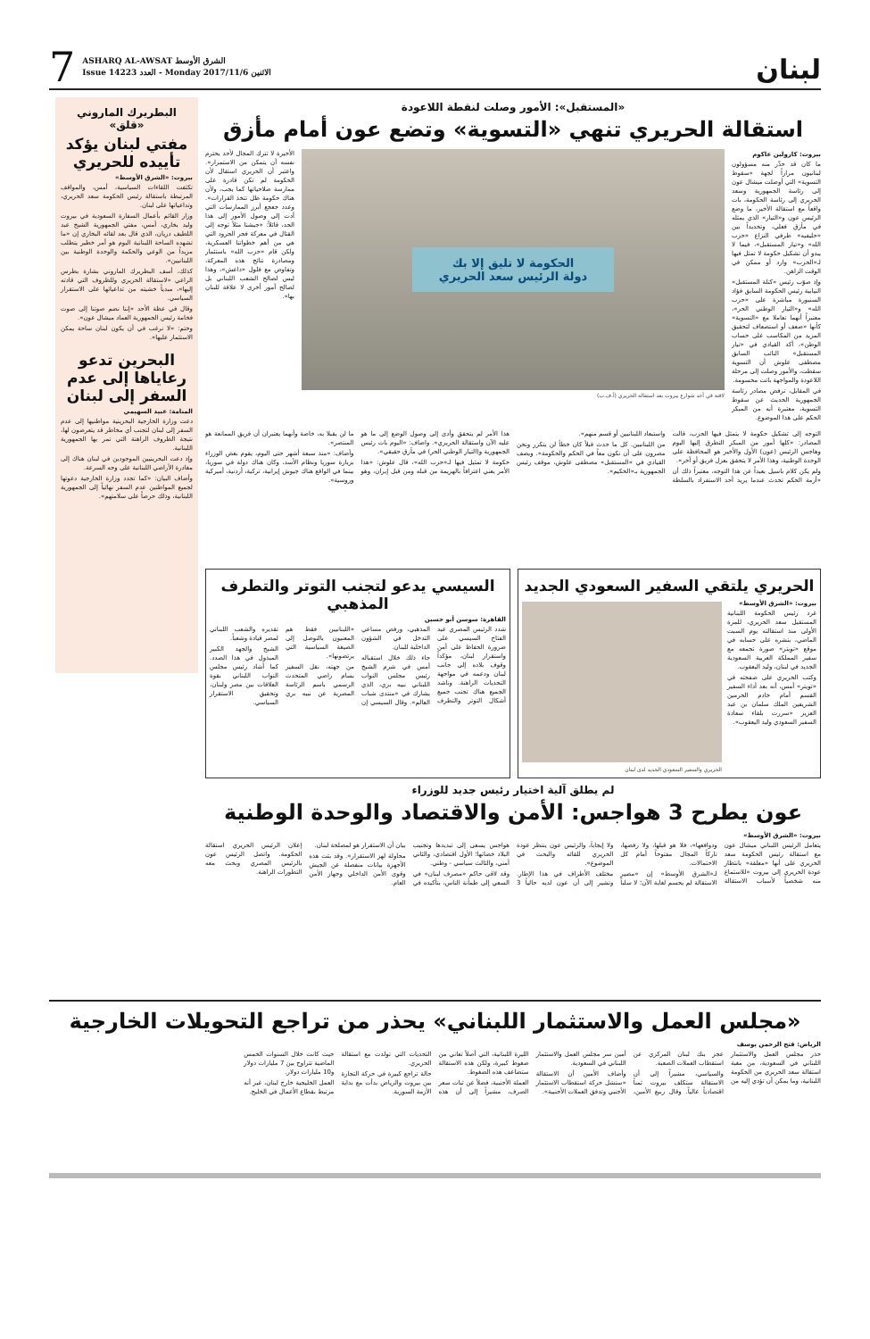لبنان
7
ASHARQ AL-AWSAT الشرق الأوسط
Issue 14223 العدد - Monday 2017/11/6 الاثنين
«المستقبل»: الأمور وصلت لنقطة اللاعودة
استقالة الحريري تنهي «التسوية» وتضع عون أمام مأزق
بيروت: كارولين عاكوم
ما كان قد حذّر منه مسؤولون لبنانيون مراراً لجهة «سقوط التسوية» التي أوصلت ميشال عون إلى رئاسة الجمهورية وسعد الحريري إلى رئاسة الحكومة، بات واقعاً مع استقالة الأخير، ما وضع الرئيس عون و«التيار» الذي يمثله في مأزق فعلي، وتحديداً بين «حليفيه» طرفي النزاع «حزب الله» و«تيار المستقبل»، فيما لا يبدو أن تشكيل حكومة لا تمثل فيها لـ«الحزب» وارد أو ممكن في الوقت الراهن.
وإذ صوّب رئيس «كتلة المستقبل» النيابية رئيس الحكومة السابق فؤاد السنيورة مباشرة على «حزب الله» و«التيار الوطني الحر»، معتبراً أنهما تعاملا مع «التسوية» كأنها «ضعف أو استضعاف لتحقيق المزيد من المكاسب على حساب الوطن»، أكد القيادي في «تيار المستقبل» النائب السابق مصطفى علوش أن التسوية سقطت، والأمور وصلت إلى مرحلة اللاعودة والمواجهة باتت محسومة.
في المقابل، ترفض مصادر رئاسة الجمهورية الحديث عن سقوط التسوية، معتبرة أنه من المبكر الحكم على هذا الموضوع.
الحكومة لا تليق إلا بك
دولة الرئيس سعد الحريري
لافتة في أحد شوارع بيروت بعد استقالة الحريري (أ.ف.ب)
الأخيرة لا تترك المجال لأحد يحترم نفسه أن يتمكن من الاستمرار». واعتبر أن الحريري استقال لأن الحكومة لم تكن قادرة على ممارسة صلاحياتها كما يجب، ولأن هناك حكومة ظل تتخذ القرارات». وعدد جعجع أبرز الممارسات التي أدت إلى وصول الأمور إلى هذا الحد، قائلاً: «جيشنا مثلاً توجه إلى القتال في معركة فجر الجرود التي هي من أهم خطواتنا العسكرية، ولكن قام «حزب الله» باستثمار ومصادرة نتائج هذه المعركة، وتفاوض مع فلول «داعش»، وهذا ليس لصالح الشعب اللبناني بل لصالح أمور أخرى لا علاقة للبنان بها».
التوجه إلى تشكيل حكومة لا يتمثل فيها الحزب، قالت المصادر: «كلها أمور من المبكر التطرق إليها اليوم وهاجس الرئيس (عون) الأول والأخير هو المحافظة على الوحدة الوطنية، وهذا الأمر لا يتحقق بعزل فريق أو آخر».
ولم يكن كلام باسيل بعيداً عن هذا التوجه، معتبراً ذلك أن «أزمة الحكم تحدث عندما يريد أحد الاستفراد بالسلطة واستبعاد اللبنانيين أو قسم منهم».
من اللبنانيين. كل ما حدث قبلاً كان خطأ لن يتكرر ونحن مصرون على أن نكون معاً في الحكم والحكومة». ويصف القيادي في «المستقبل» مصطفى علوش، موقف رئيس الجمهورية بـ«الحكيم».
هذا الأمر لم يتحقق وأدى إلى وصول الوضع إلى ما هو عليه الآن واستقالة الحريري». واضاف: «اليوم بات رئيس الجمهورية و(التيار الوطني الحر) في مأزق حقيقي».
حكومة لا تمثيل فيها لـ«حزب الله»، قال علوش: «هذا الأمر يعني اعترافاً بالهزيمة من قبله ومن قبل إيران، وهو ما لن يقبلا به، خاصة وأنهما يعتبران أن فريق الممانعة هو المنتصر».
وأضاف: «منذ سبعة أشهر حتى اليوم، يقوم بعض الوزراء بزيارة سوريا ونظام الأسد، وكان هناك دولة في سوريا، بينما في الواقع هناك جيوش إيرانية، تركية، أردنية، أميركية وروسية».
الحريري يلتقي السفير السعودي الجديد
بيروت: «الشرق الأوسط»
غرد رئيس الحكومة اللبنانية المستقيل سعد الحريري، للمرة الأولى منذ استقالته يوم السبت الماضي، بنشره على حسابه في موقع «تويتر» صورة تجمعه مع سفير المملكة العربية السعودية الجديد في لبنان، وليد اليعقوب.
وكتب الحريري على صفحته في «تويتر» أمس، أنه بعد أداء السفير القسم أمام خادم الحرمين الشريفين الملك سلمان بن عبد العزيز «سررت بلقاء سعادة السفير السعودي وليد اليعقوب».
الحريري والسفير السعودي الجديد لدى لبنان
السيسي يدعو لتجنب التوتر والتطرف المذهبي
القاهرة: سوسن أبو حسين
شدد الرئيس المصري عبد الفتاح السيسي على ضرورة الحفاظ على أمن واستقرار لبنان، مؤكداً وقوف بلاده إلى جانب لبنان ودعمه في مواجهة التحديات الراهنة. وناشد الجميع هناك تجنب جميع أشكال التوتر والتطرف المذهبي، ورفض مساعي التدخل في الشؤون الداخلية للبنان.
جاء ذلك خلال استقباله أمس في شرم الشيخ رئيس مجلس النواب اللبناني نبيه بري، الذي يشارك في «منتدى شباب العالم». وقال السيسي إن «اللبنانيين فقط هم المعنيون بالتوصل إلى الصيغة السياسية التي يرتضونها».
من جهته، نقل السفير بسام راضي المتحدث الرسمي باسم الرئاسة المصرية عن نبيه بري تقديره والشعب اللبناني لمصر قيادة وشعباً.
الشيخ والجهد الكبير المبذول في هذا الصدد. كما أشاد رئيس مجلس النواب اللبناني بقوة العلاقات بين مصر ولبنان، وتحقيق الاستقرار السياسي.
لم يطلق آلية اختيار رئيس جديد للوزراء
عون يطرح 3 هواجس: الأمن والاقتصاد والوحدة الوطنية
بيروت: «الشرق الأوسط»
يتعامل الرئيس اللبناني ميشال عون مع استقالة رئيس الحكومة سعد الحريري على أنها «معلقة» بانتظار عودة الحريري إلى بيروت «للاستماع منه شخصياً لأسباب الاستقالة ودوافعها»، فلا هو قبلها، ولا رفضها، تاركاً المجال مفتوحاً أمام كل الاحتمالات.
لـ«الشرق الأوسط» إن «مصير الاستقالة لم يحسم لغاية الآن؛ لا سلباً ولا إيجاباً، والرئيس عون ينتظر عودة الحريري للقائه والبحث في الموضوع».
مختلف الأطراف في هذا الإطار. وتشير إلى أن عون لديه حالياً 3 هواجس يسعى إلى تبديدها وتجنيب البلاد خضاتها؛ الأول اقتصادي، والثاني أمني، والثالث سياسي - وطني.
وقد لاقى حاكم «مصرف لبنان» في السعي إلى طمأنة الناس، بتأكيده في بيان أن الاستقرار هو لمصلحة لبنان.
محاولة لهز الاستقرار». وقد بثت هذه الأجهزة بيانات منفصلة عن الجيش وقوى الأمن الداخلي وجهاز الأمن العام.
إعلان الرئيس الحريري استقالة الحكومة. واتصل الرئيس عون بالرئيس المصري وبحث معه التطورات الراهنة.
البطريرك الماروني «قلق»
مفتي لبنان يؤكد تأييده للحريري
بيروت: «الشرق الأوسط»
تكثفت اللقاءات السياسية، أمس، والمواقف المرتبطة باستقالة رئيس الحكومة سعد الحريري، وتداعياتها على لبنان.
وزار القائم بأعمال السفارة السعودية في بيروت وليد بخاري، أمس، مفتي الجمهورية الشيخ عبد اللطيف دريان، الذي قال بعد لقائه البخاري إن «ما تشهده الساحة اللبنانية اليوم هو أمر خطير يتطلب مزيداً من الوعي والحكمة والوحدة الوطنية بين اللبنانيين».
كذلك، أسف البطريرك الماروني بشارة بطرس الراعي «لاستقالة الحريري وللظروف التي قادته إليها»، مبدياً خشيته من تداعياتها على الاستقرار السياسي.
وقال في عظة الأحد «إننا نضم صوتنا إلى صوت فخامة رئيس الجمهورية العماد ميشال عون».
وختم: «لا نرغب في أن يكون لبنان ساحة يمكن الاستثمار عليها».
البحرين تدعو رعاياها إلى عدم السفر إلى لبنان
المنامة: عبيد السهيمي
دعت وزارة الخارجية البحرينية مواطنيها إلى عدم السفر إلى لبنان لتجنب أي مخاطر قد يتعرضون لها، نتيجة الظروف الراهنة التي تمر بها الجمهورية اللبنانية.
وإذ دعت البحرينيين الموجودين في لبنان هناك إلى مغادرة الأراضي اللبنانية على وجه السرعة.
وأضاف البيان: «كما تجدد وزارة الخارجية دعوتها لجميع المواطنين عدم السفر نهائياً إلى الجمهورية اللبنانية، وذلك حرصاً على سلامتهم».
«مجلس العمل والاستثمار اللبناني» يحذر من تراجع التحويلات الخارجية
الرياض: فتح الرحمن يوسف
حذر مجلس العمل والاستثمار اللبناني في السعودية، من مغبة استقالة سعد الحريري من الحكومة اللبنانية، وما يمكن أن تؤدي إليه من عجز بنك لبنان المركزي عن استقطاب العملات الصعبة.
والسياسي، مشيراً إلى أن الاستقالة ستكلف بيروت ثمناً اقتصادياً عالياً. وقال ربيع الأمين، أمين سر مجلس العمل والاستثمار اللبناني في السعودية.
وأضاف الأمين أن الاستقالة «ستشل حركة استقطاب الاستثمار الأجنبي وتدفق العملات الأجنبية».
الليرة اللبنانية، التي أصلاً تعاني من ضغوط كبيرة، ولكن هذه الاستقالة ستضاعف هذه الضغوط.
العملة الأجنبية، فضلاً عن ثبات سعر الصرف، مشيراً إلى أن هذه التحديات التي تولدت مع استقالة الحريري.
حالة تراجع كبيرة في حركة التجارة بين بيروت والرياض بدأت مع بداية الأزمة السورية.
حيث كانت خلال السنوات الخمس الماضية تتراوح بين 7 مليارات دولار و10 مليارات دولار.
العمل الخليجية خارج لبنان، غير أنه مرتبط بقطاع الأعمال في الخليج.